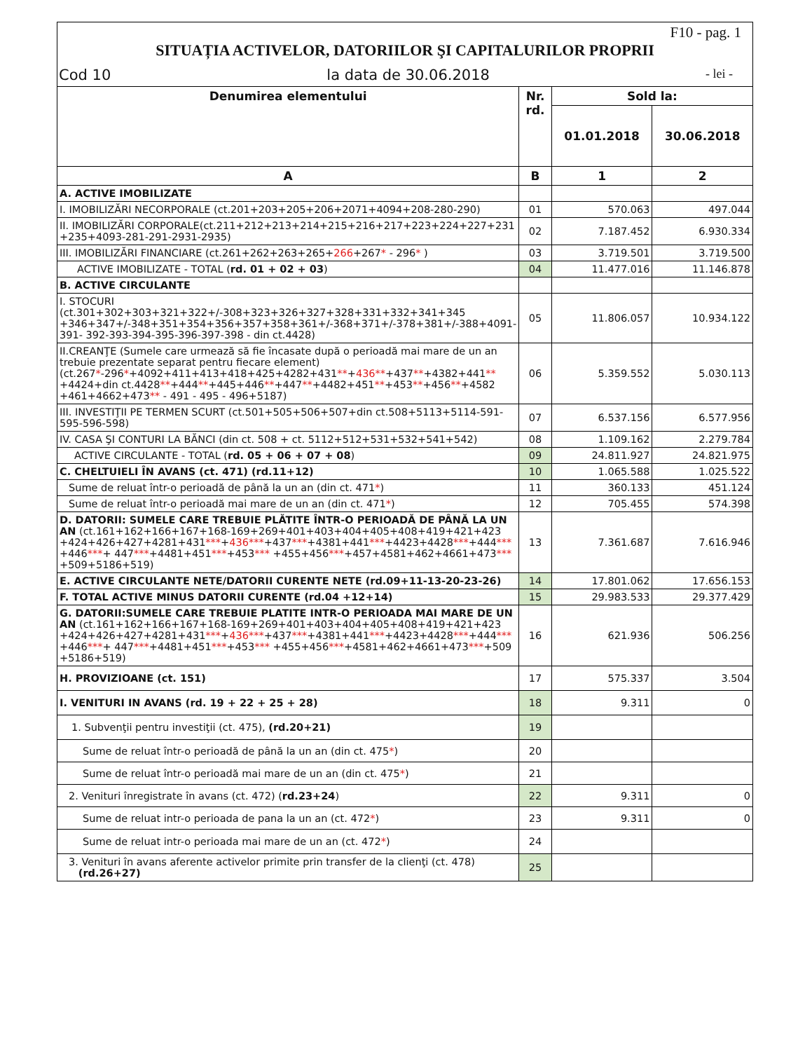F10 - pag. 1
SITUAȚIA ACTIVELOR, DATORIILOR ŞI CAPITALURILOR PROPRII
Cod 10 la data de 30.06.2018 - lei -
| Denumirea elementului | Nr. rd. | Sold la: | |
| --- | --- | --- | --- |
| | | 01.01.2018 | 30.06.2018 |
| A | B | 1 | 2 |
| A. ACTIVE IMOBILIZATE | | | |
| I. IMOBILIZĂRI NECORPORALE (ct.201+203+205+206+2071+4094+208-280-290) | 01 | 570.063 | 497.044 |
| II. IMOBILIZĂRI CORPORALE(ct.211+212+213+214+215+216+217+223+224+227+231 +235+4093-281-291-2931-2935) | 02 | 7.187.452 | 6.930.334 |
| III. IMOBILIZĂRI FINANCIARE (ct.261+262+263+265+ 266 +267 * - 296 * ) | 03 | 3.719.501 | 3.719.500 |
| ACTIVE IMOBILIZATE - TOTAL ( rd. 01 + 02 + 03 ) | 04 | 11.477.016 | 11.146.878 |
| B. ACTIVE CIRCULANTE | | | |
| I. STOCURI (ct.301+302+303+321+322+/-308+323+326+327+328+331+332+341+345 +346+347+/-348+351+354+356+357+358+361+/-368+371+/-378+381+/-388+4091-391- 392-393-394-395-396-397-398 - din ct.4428) | 05 | 11.806.057 | 10.934.122 |
| II.CREANŢE (Sumele care urmează să fie încasate după o perioadă mai mare de un an trebuie prezentate separat pentru fiecare element) (ct.267 * -296 * +4092+411+413+418+425+4282+431 ** + 436** +437 ** +4382+441 ** +4424+din ct.4428 ** +444 ** +445+446 ** +447 ** +4482+451 ** +453 ** +456 ** +4582 +461+4662+473 ** - 491 - 495 - 496+5187) | 06 | 5.359.552 | 5.030.113 |
| III. INVESTIŢII PE TERMEN SCURT (ct.501+505+506+507+din ct.508+5113+5114-591-595-596-598) | 07 | 6.537.156 | 6.577.956 |
| IV. CASA ŞI CONTURI LA BĂNCI (din ct. 508 + ct. 5112+512+531+532+541+542) | 08 | 1.109.162 | 2.279.784 |
| ACTIVE CIRCULANTE - TOTAL ( rd. 05 + 06 + 07 + 08 ) | 09 | 24.811.927 | 24.821.975 |
| C. CHELTUIELI ÎN AVANS (ct. 471) (rd.11+12) | 10 | 1.065.588 | 1.025.522 |
| Sume de reluat într-o perioadă de până la un an (din ct. 471 * ) | 11 | 360.133 | 451.124 |
| Sume de reluat într-o perioadă mai mare de un an (din ct. 471 * ) | 12 | 705.455 | 574.398 |
| D. DATORII: SUMELE CARE TREBUIE PLĂTITE ÎNTR-O PERIOADĂ DE PÂNĂ LA UN AN (ct.161+162+166+167+168-169+269+401+403+404+405+408+419+421+423 +424+426+427+4281+431 *** + 436*** +437 *** +4381+441 *** +4423+4428 *** +444 *** +446 *** + 447 *** +4481+451 *** +453 *** +455+456 *** +457+4581+462+4661+473 *** +509+5186+519) | 13 | 7.361.687 | 7.616.946 |
| E. ACTIVE CIRCULANTE NETE/DATORII CURENTE NETE (rd.09+11-13-20-23-26) | 14 | 17.801.062 | 17.656.153 |
| F. TOTAL ACTIVE MINUS DATORII CURENTE (rd.04 +12+14) | 15 | 29.983.533 | 29.377.429 |
| G. DATORII:SUMELE CARE TREBUIE PLATITE INTR-O PERIOADA MAI MARE DE UN AN (ct.161+162+166+167+168-169+269+401+403+404+405+408+419+421+423 +424+426+427+4281+431 *** + 436*** +437 *** +4381+441 *** +4423+4428 *** +444 *** +446 *** + 447 *** +4481+451 *** +453 *** +455+456 *** +4581+462+4661+473 *** +509 +5186+519) | 16 | 621.936 | 506.256 |
| H. PROVIZIOANE (ct. 151) | 17 | 575.337 | 3.504 |
| I. VENITURI IN AVANS (rd. 19 + 22 + 25 + 28) | 18 | 9.311 | 0 |
| 1. Subvenţii pentru investiţii (ct. 475), (rd.20+21) | 19 | | |
| Sume de reluat într-o perioadă de până la un an (din ct. 475 * ) | 20 | | |
| Sume de reluat într-o perioadă mai mare de un an (din ct. 475 * ) | 21 | | |
| 2. Venituri înregistrate în avans (ct. 472) ( rd.23+24 ) | 22 | 9.311 | 0 |
| Sume de reluat intr-o perioada de pana la un an (ct. 472 * ) | 23 | 9.311 | 0 |
| Sume de reluat intr-o perioada mai mare de un an (ct. 472 * ) | 24 | | |
| 3. Venituri în avans aferente activelor primite prin transfer de la clienţi (ct. 478) (rd.26+27) | 25 | | |